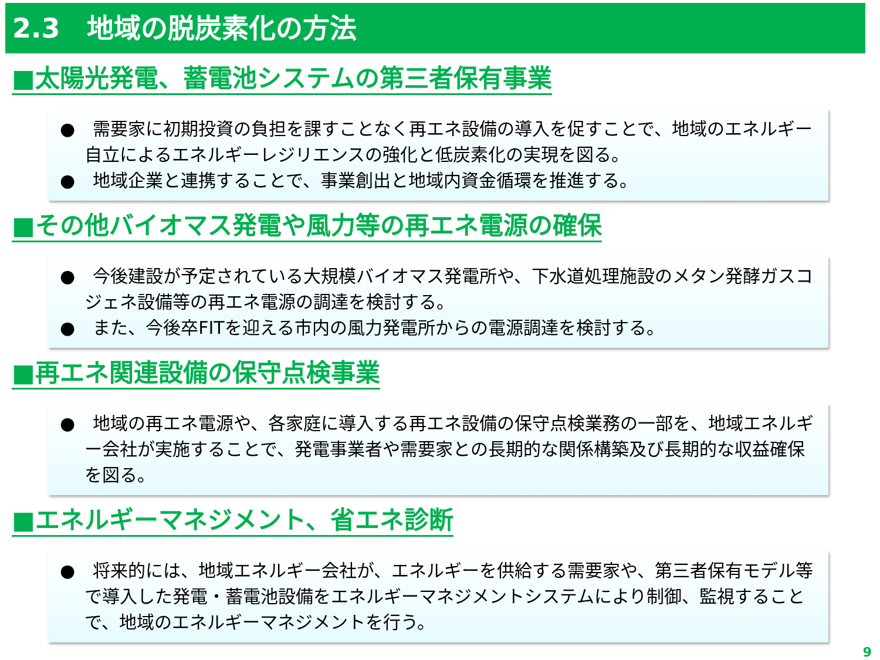2.3　地域の脱炭素化の方法
■太陽光発電、蓄電池システムの第三者保有事業
●　需要家に初期投資の負担を課すことなく再エネ設備の導入を促すことで、地域のエネルギー自立によるエネルギーレジリエンスの強化と低炭素化の実現を図る。
●　地域企業と連携することで、事業創出と地域内資金循環を推進する。
■その他バイオマス発電や風力等の再エネ電源の確保
●　今後建設が予定されている大規模バイオマス発電所や、下水道処理施設のメタン発酵ガスコジェネ設備等の再エネ電源の調達を検討する。
●　また、今後卒FITを迎える市内の風力発電所からの電源調達を検討する。
■再エネ関連設備の保守点検事業
●　地域の再エネ電源や、各家庭に導入する再エネ設備の保守点検業務の一部を、地域エネルギー会社が実施することで、発電事業者や需要家との長期的な関係構築及び長期的な収益確保を図る。
■エネルギーマネジメント、省エネ診断
●　将来的には、地域エネルギー会社が、エネルギーを供給する需要家や、第三者保有モデル等で導入した発電・蓄電池設備をエネルギーマネジメントシステムにより制御、監視することで、地域のエネルギーマネジメントを行う。
9